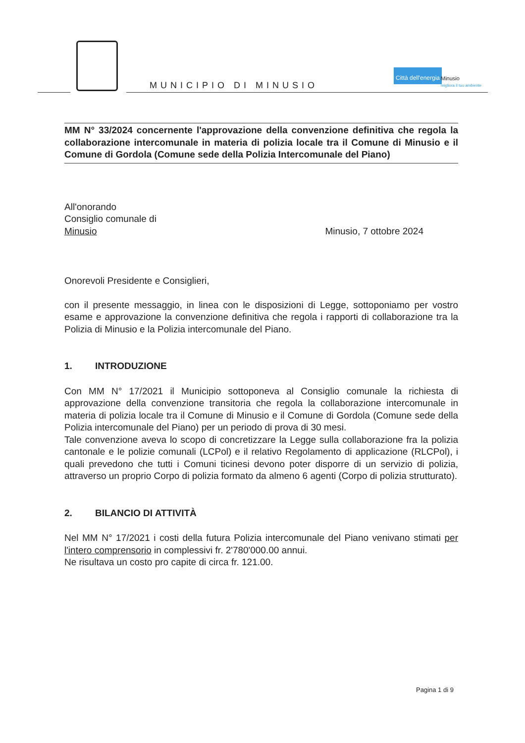MUNICIPIO DI MINUSIO
Città dell'energia
Minusio
migliora il tuo ambiente
MM N° 33/2024 concernente l'approvazione della convenzione definitiva che regola la collaborazione intercomunale in materia di polizia locale tra il Comune di Minusio e il Comune di Gordola (Comune sede della Polizia Intercomunale del Piano)
All'onorando
Consiglio comunale di
Minusio
Minusio, 7 ottobre 2024
Onorevoli Presidente e Consiglieri,
con il presente messaggio, in linea con le disposizioni di Legge, sottoponiamo per vostro esame e approvazione la convenzione definitiva che regola i rapporti di collaborazione tra la Polizia di Minusio e la Polizia intercomunale del Piano.
1. INTRODUZIONE
Con MM N° 17/2021 il Municipio sottoponeva al Consiglio comunale la richiesta di approvazione della convenzione transitoria che regola la collaborazione intercomunale in materia di polizia locale tra il Comune di Minusio e il Comune di Gordola (Comune sede della Polizia intercomunale del Piano) per un periodo di prova di 30 mesi.
Tale convenzione aveva lo scopo di concretizzare la Legge sulla collaborazione fra la polizia cantonale e le polizie comunali (LCPol) e il relativo Regolamento di applicazione (RLCPol), i quali prevedono che tutti i Comuni ticinesi devono poter disporre di un servizio di polizia, attraverso un proprio Corpo di polizia formato da almeno 6 agenti (Corpo di polizia strutturato).
2. BILANCIO DI ATTIVITÀ
Nel MM N° 17/2021 i costi della futura Polizia intercomunale del Piano venivano stimati per l'intero comprensorio in complessivi fr. 2'780'000.00 annui.
Ne risultava un costo pro capite di circa fr. 121.00.
Pagina 1 di 9